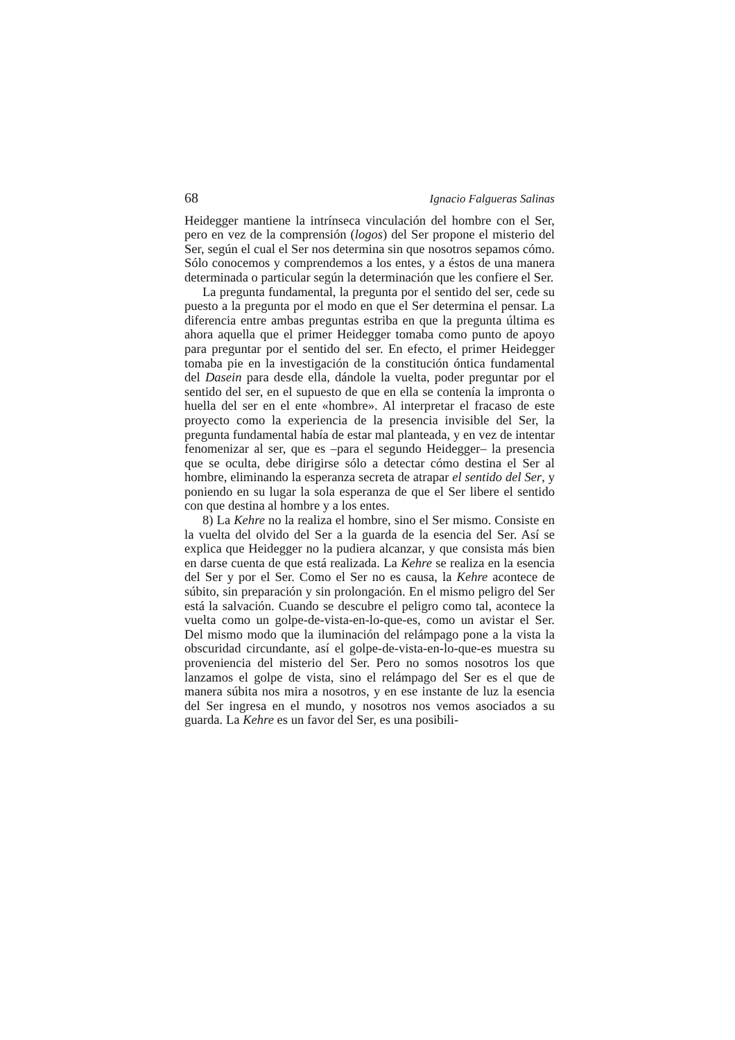68 Ignacio Falgueras Salinas
Heidegger mantiene la intrínseca vinculación del hombre con el Ser, pero en vez de la comprensión (logos) del Ser propone el misterio del Ser, según el cual el Ser nos determina sin que nosotros sepamos cómo. Sólo conocemos y comprendemos a los entes, y a éstos de una manera determinada o particular según la determinación que les confiere el Ser.
La pregunta fundamental, la pregunta por el sentido del ser, cede su puesto a la pregunta por el modo en que el Ser determina el pensar. La diferencia entre ambas preguntas estriba en que la pregunta última es ahora aquella que el primer Heidegger tomaba como punto de apoyo para preguntar por el sentido del ser. En efecto, el primer Heidegger tomaba pie en la investigación de la constitución óntica fundamental del Dasein para desde ella, dándole la vuelta, poder preguntar por el sentido del ser, en el supuesto de que en ella se contenía la impronta o huella del ser en el ente «hombre». Al interpretar el fracaso de este proyecto como la experiencia de la presencia invisible del Ser, la pregunta fundamental había de estar mal planteada, y en vez de intentar fenomenizar al ser, que es –para el segundo Heidegger– la presencia que se oculta, debe dirigirse sólo a detectar cómo destina el Ser al hombre, eliminando la esperanza secreta de atrapar el sentido del Ser, y poniendo en su lugar la sola esperanza de que el Ser libere el sentido con que destina al hombre y a los entes.
8) La Kehre no la realiza el hombre, sino el Ser mismo. Consiste en la vuelta del olvido del Ser a la guarda de la esencia del Ser. Así se explica que Heidegger no la pudiera alcanzar, y que consista más bien en darse cuenta de que está realizada. La Kehre se realiza en la esencia del Ser y por el Ser. Como el Ser no es causa, la Kehre acontece de súbito, sin preparación y sin prolongación. En el mismo peligro del Ser está la salvación. Cuando se descubre el peligro como tal, acontece la vuelta como un golpe-de-vista-en-lo-que-es, como un avistar el Ser. Del mismo modo que la iluminación del relámpago pone a la vista la obscuridad circundante, así el golpe-de-vista-en-lo-que-es muestra su proveniencia del misterio del Ser. Pero no somos nosotros los que lanzamos el golpe de vista, sino el relámpago del Ser es el que de manera súbita nos mira a nosotros, y en ese instante de luz la esencia del Ser ingresa en el mundo, y nosotros nos vemos asociados a su guarda. La Kehre es un favor del Ser, es una posibili-